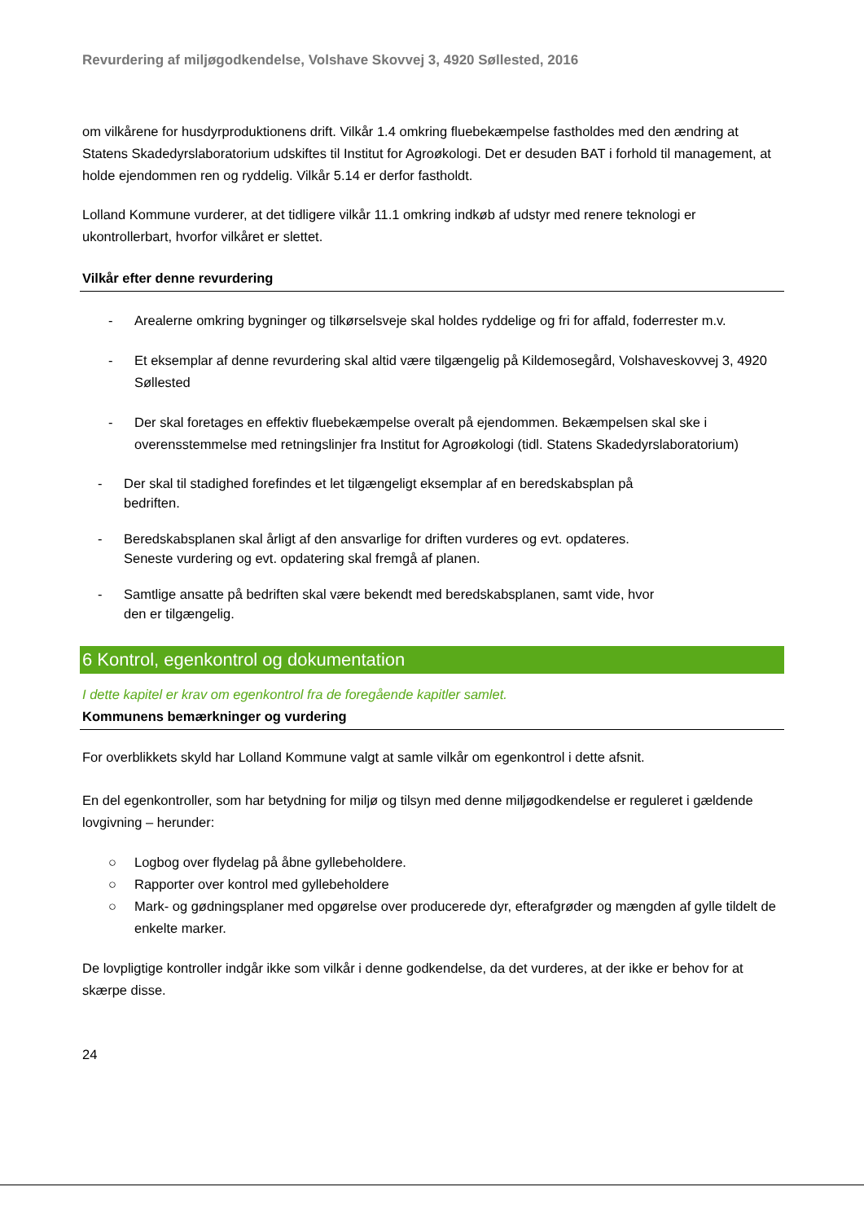Revurdering af miljøgodkendelse, Volshave Skovvej 3, 4920 Søllested, 2016
om vilkårene for husdyrproduktionens drift. Vilkår 1.4 omkring fluebekæmpelse fastholdes med den ændring at Statens Skadedyrslaboratorium udskiftes til Institut for Agroøkologi. Det er desuden BAT i forhold til management, at holde ejendommen ren og ryddelig. Vilkår 5.14 er derfor fastholdt.
Lolland Kommune vurderer, at det tidligere vilkår 11.1 omkring indkøb af udstyr med renere teknologi er ukontrollerbart, hvorfor vilkåret er slettet.
Vilkår efter denne revurdering
- Arealerne omkring bygninger og tilkørselsveje skal holdes ryddelige og fri for affald, foderrester m.v.
- Et eksemplar af denne revurdering skal altid være tilgængelig på Kildemosegård, Volshaveskovvej 3, 4920 Søllested
- Der skal foretages en effektiv fluebekæmpelse overalt på ejendommen. Bekæmpelsen skal ske i overensstemmelse med retningslinjer fra Institut for Agroøkologi (tidl. Statens Skadedyrslaboratorium)
- Der skal til stadighed forefindes et let tilgængeligt eksemplar af en beredskabsplan på
bedriften.
- Beredskabsplanen skal årligt af den ansvarlige for driften vurderes og evt. opdateres.
Seneste vurdering og evt. opdatering skal fremgå af planen.
- Samtlige ansatte på bedriften skal være bekendt med beredskabsplanen, samt vide, hvor
den er tilgængelig.
6 Kontrol, egenkontrol og dokumentation
I dette kapitel er krav om egenkontrol fra de foregående kapitler samlet.
Kommunens bemærkninger og vurdering
For overblikkets skyld har Lolland Kommune valgt at samle vilkår om egenkontrol i dette afsnit.
En del egenkontroller, som har betydning for miljø og tilsyn med denne miljøgodkendelse er reguleret i gældende lovgivning – herunder:
○ Logbog over flydelag på åbne gyllebeholdere.
○ Rapporter over kontrol med gyllebeholdere
○ Mark- og gødningsplaner med opgørelse over producerede dyr, efterafgrøder og mængden af gylle tildelt de enkelte marker.
De lovpligtige kontroller indgår ikke som vilkår i denne godkendelse, da det vurderes, at der ikke er behov for at skærpe disse.
24